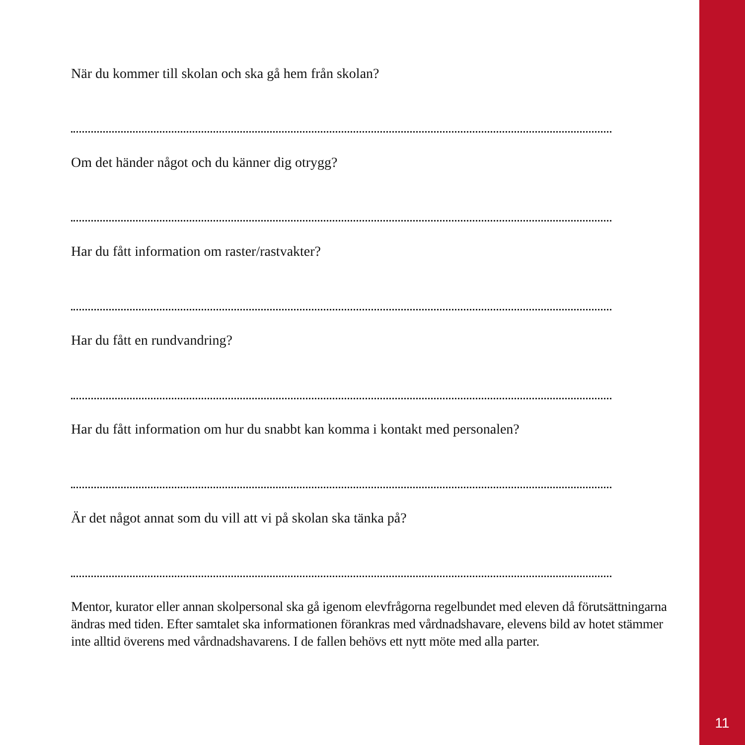När du kommer till skolan och ska gå hem från skolan?
Om det händer något och du känner dig otrygg?
Har du fått information om raster/rastvakter?
Har du fått en rundvandring?
Har du fått information om hur du snabbt kan komma i kontakt med personalen?
Är det något annat som du vill att vi på skolan ska tänka på?
Mentor, kurator eller annan skolpersonal ska gå igenom elevfrågorna regelbundet med eleven då förutsättningarna ändras med tiden. Efter samtalet ska informationen förankras med vårdnadshavare, elevens bild av hotet stämmer inte alltid överens med vårdnadshavarens. I de fallen behövs ett nytt möte med alla parter.
11